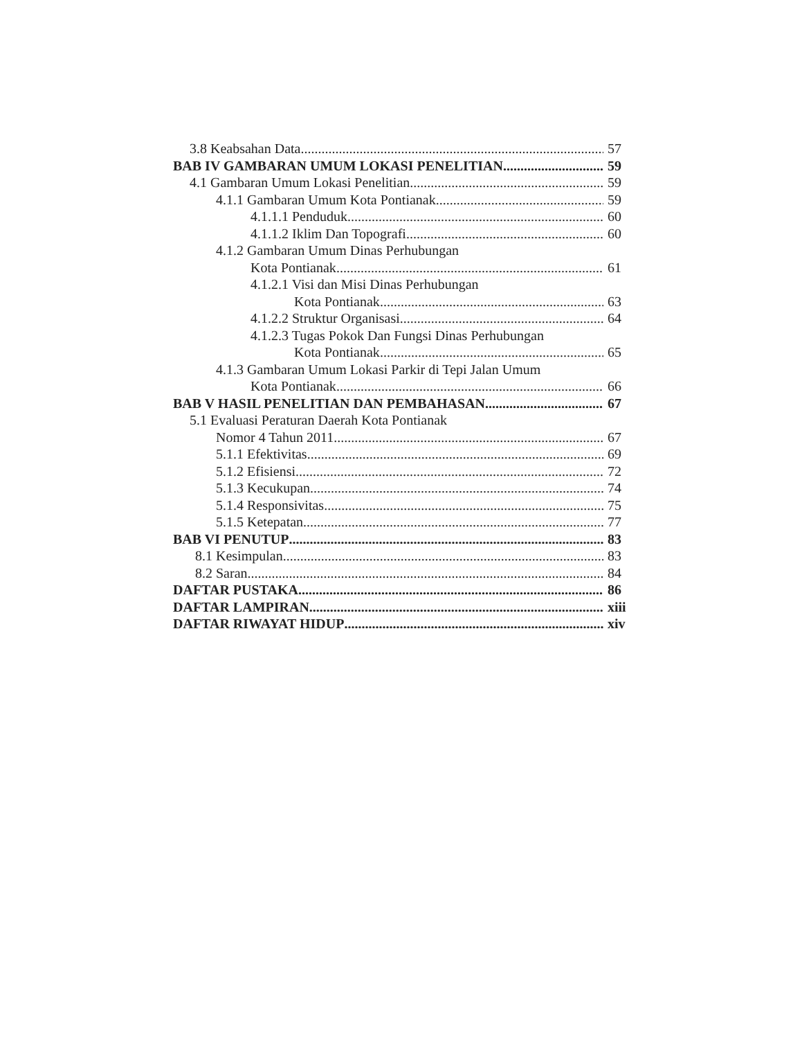3.8 Keabsahan Data 57
BAB IV GAMBARAN UMUM LOKASI PENELITIAN 59
4.1 Gambaran Umum Lokasi Penelitian 59
4.1.1 Gambaran Umum Kota Pontianak 59
4.1.1.1 Penduduk 60
4.1.1.2 Iklim Dan Topografi 60
4.1.2 Gambaran Umum Dinas Perhubungan
Kota Pontianak 61
4.1.2.1 Visi dan Misi Dinas Perhubungan
Kota Pontianak 63
4.1.2.2 Struktur Organisasi 64
4.1.2.3 Tugas Pokok Dan Fungsi Dinas Perhubungan
Kota Pontianak 65
4.1.3 Gambaran Umum Lokasi Parkir di Tepi Jalan Umum
Kota Pontianak 66
BAB V HASIL PENELITIAN DAN PEMBAHASAN 67
5.1 Evaluasi Peraturan Daerah Kota Pontianak
Nomor 4 Tahun 2011 67
5.1.1 Efektivitas 69
5.1.2 Efisiensi 72
5.1.3 Kecukupan 74
5.1.4 Responsivitas 75
5.1.5 Ketepatan 77
BAB VI PENUTUP 83
8.1 Kesimpulan 83
8.2 Saran 84
DAFTAR PUSTAKA 86
DAFTAR LAMPIRAN xiii
DAFTAR RIWAYAT HIDUP xiv